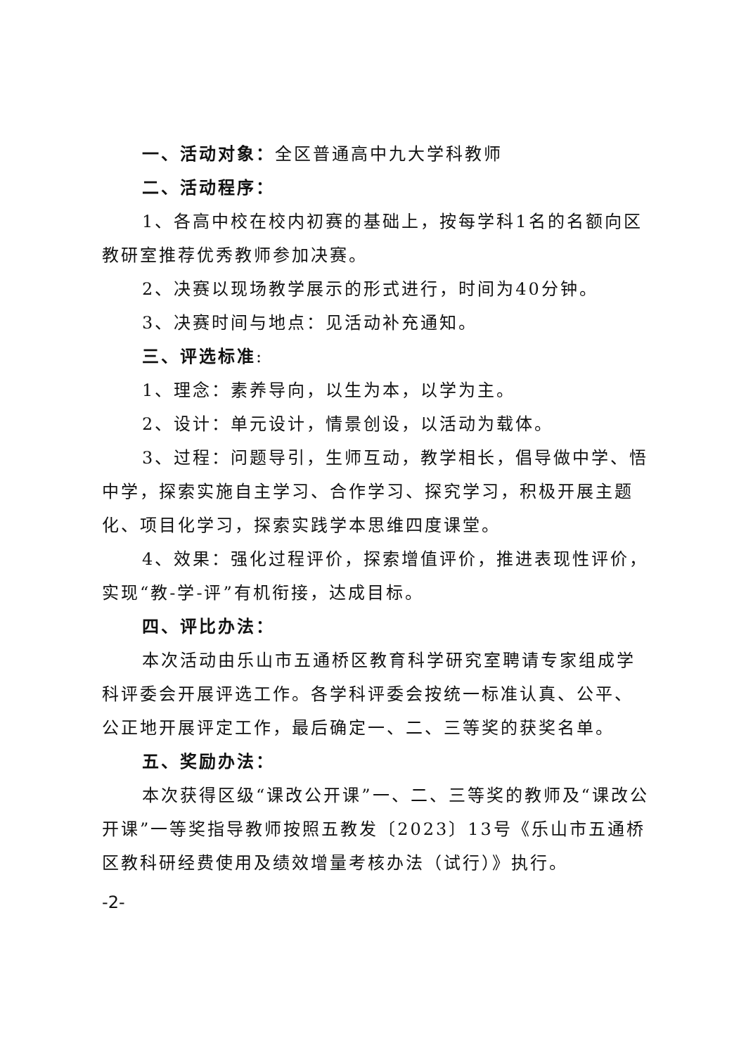一、活动对象：全区普通高中九大学科教师
二、活动程序：
1、各高中校在校内初赛的基础上，按每学科1名的名额向区教研室推荐优秀教师参加决赛。
2、决赛以现场教学展示的形式进行，时间为40分钟。
3、决赛时间与地点：见活动补充通知。
三、评选标准:
1、理念：素养导向，以生为本，以学为主。
2、设计：单元设计，情景创设，以活动为载体。
3、过程：问题导引，生师互动，教学相长，倡导做中学、悟中学，探索实施自主学习、合作学习、探究学习，积极开展主题化、项目化学习，探索实践学本思维四度课堂。
4、效果：强化过程评价，探索增值评价，推进表现性评价，实现“教-学-评”有机衔接，达成目标。
四、评比办法：
本次活动由乐山市五通桥区教育科学研究室聘请专家组成学科评委会开展评选工作。各学科评委会按统一标准认真、公平、公正地开展评定工作，最后确定一、二、三等奖的获奖名单。
五、奖励办法：
本次获得区级“课改公开课”一、二、三等奖的教师及“课改公开课”一等奖指导教师按照五教发〔2023〕13号《乐山市五通桥区教科研经费使用及绩效增量考核办法（试行）》执行。
-2-